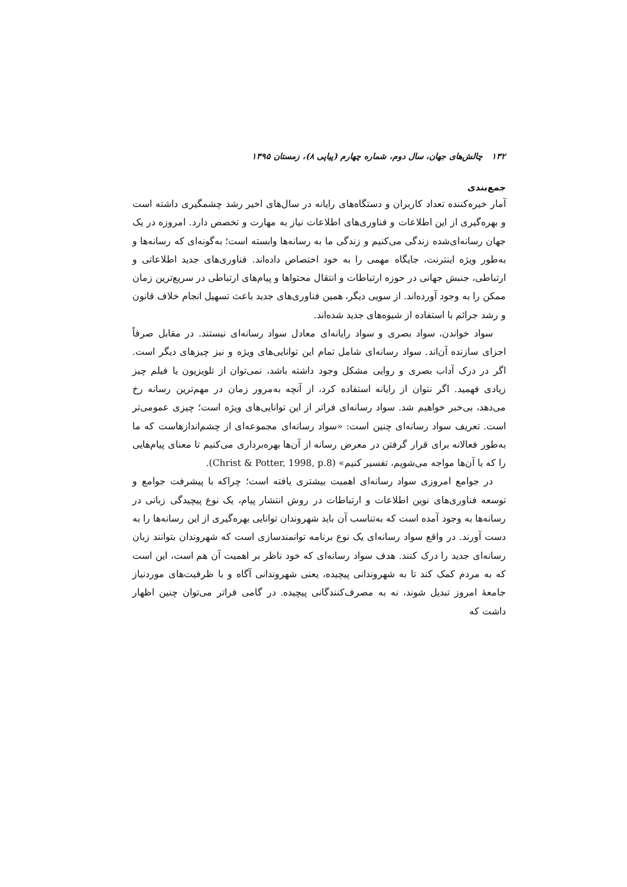۱۳۲ چالش‌های جهان، سال دوم، شماره چهارم (پیاپی ۸)، زمستان ۱۳۹۵
جمع‌بندی
آمار خیره‌کننده تعداد کاربران و دستگاه‌های رایانه در سال‌های اخیر رشد چشمگیری داشته است و بهره‌گیری از این اطلاعات و فناوری‌های اطلاعات نیاز به مهارت و تخصص دارد. امروزه در یک جهان رسانه‌ای‌شده زندگی می‌کنیم و زندگی ما به رسانه‌ها وابسته است؛ به‌گونه‌ای که رسانه‌ها و به‌طور ویژه اینترنت، جایگاه مهمی را به خود اختصاص داده‌اند. فناوری‌های جدید اطلاعاتی و ارتباطی، جنبش جهانی در حوزه ارتباطات و انتقال محتواها و پیام‌های ارتباطی در سریع‌ترین زمان ممکن را به وجود آورده‌اند. از سویی دیگر، همین فناوری‌های جدید باعث تسهیل انجام خلاف قانون و رشد جرائم با استفاده از شیوه‌های جدید شده‌اند.
سواد خواندن، سواد بصری و سواد رایانه‌ای معادل سواد رسانه‌ای نیستند. در مقابل صرفاً اجزای سازنده آن‌اند. سواد رسانه‌ای شامل تمام این توانایی‌های ویژه و نیز چیزهای دیگر است. اگر در درک آداب بصری و روایی مشکل وجود داشته باشد، نمی‌توان از تلویزیون یا فیلم چیز زیادی فهمید. اگر نتوان از رایانه استفاده کرد، از آنچه به‌مرور زمان در مهم‌ترین رسانه رخ می‌دهد، بی‌خبر خواهیم شد. سواد رسانه‌ای فراتر از این توانایی‌های ویژه است؛ چیزی عمومی‌تر است. تعریف سواد رسانه‌ای چنین است: «سواد رسانه‌ای مجموعه‌ای از چشم‌اندازهاست که ما به‌طور فعالانه برای قرار گرفتن در معرض رسانه از آن‌ها بهره‌برداری می‌کنیم تا معنای پیام‌هایی را که با آن‌ها مواجه می‌شویم، تفسیر کنیم» (Christ & Potter, 1998, p.8).
در جوامع امروزی سواد رسانه‌ای اهمیت بیشتری یافته است؛ چراکه با پیشرفت جوامع و توسعه فناوری‌های نوین اطلاعات و ارتباطات در روش انتشار پیام، یک نوع پیچیدگی زبانی در رسانه‌ها به وجود آمده است که به‌تناسب آن باید شهروندان توانایی بهره‌گیری از این رسانه‌ها را به دست آورند. در واقع سواد رسانه‌ای یک نوع برنامه توانمندسازی است که شهروندان بتوانند زبان رسانه‌ای جدید را درک کنند. هدف سواد رسانه‌ای که خود ناظر بر اهمیت آن هم است، این است که به مردم کمک کند تا به شهروندانی پیچیده، یعنی شهروندانی آگاه و با ظرفیت‌های موردنیاز جامعهٔ امروز تبدیل شوند، نه به مصرف‌کنندگانی پیچیده. در گامی فراتر می‌توان چنین اظهار داشت که